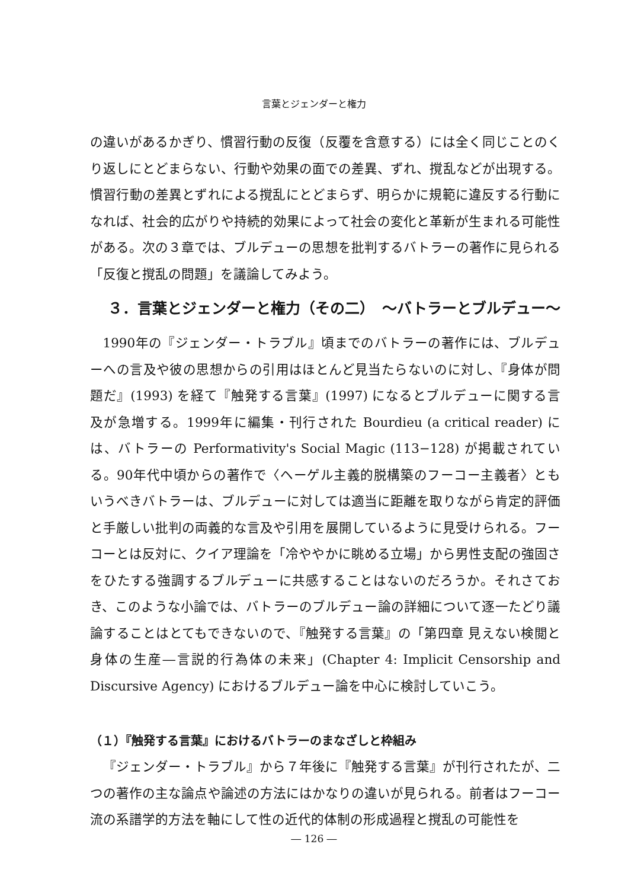言葉とジェンダーと権力
の違いがあるかぎり、慣習行動の反復（反覆を含意する）には全く同じことのくり返しにとどまらない、行動や効果の面での差異、ずれ、撹乱などが出現する。慣習行動の差異とずれによる撹乱にとどまらず、明らかに規範に違反する行動になれば、社会的広がりや持続的効果によって社会の変化と革新が生まれる可能性がある。次の３章では、ブルデューの思想を批判するバトラーの著作に見られる「反復と撹乱の問題」を議論してみよう。
３．言葉とジェンダーと権力（その二）　～バトラーとブルデュー～
1990年の『ジェンダー・トラブル』頃までのバトラーの著作には、ブルデューへの言及や彼の思想からの引用はほとんど見当たらないのに対し、『身体が問題だ』(1993) を経て『触発する言葉』(1997) になるとブルデューに関する言及が急増する。1999年に編集・刊行された Bourdieu (a critical reader) には、バトラーの Performativity's Social Magic (113−128) が掲載されている。90年代中頃からの著作で〈ヘーゲル主義的脱構築のフーコー主義者〉ともいうべきバトラーは、ブルデューに対しては適当に距離を取りながら肯定的評価と手厳しい批判の両義的な言及や引用を展開しているように見受けられる。フーコーとは反対に、クイア理論を「冷ややかに眺める立場」から男性支配の強固さをひたする強調するブルデューに共感することはないのだろうか。それさておき、このような小論では、バトラーのブルデュー論の詳細について逐一たどり議論することはとてもできないので、『触発する言葉』の「第四章 見えない検閲と身体の生産―言説的行為体の未来」(Chapter 4: Implicit Censorship and Discursive Agency) におけるブルデュー論を中心に検討していこう。
（１）『触発する言葉』におけるバトラーのまなざしと枠組み
『ジェンダー・トラブル』から７年後に『触発する言葉』が刊行されたが、二つの著作の主な論点や論述の方法にはかなりの違いが見られる。前者はフーコー流の系譜学的方法を軸にして性の近代的体制の形成過程と撹乱の可能性を
― 126 ―